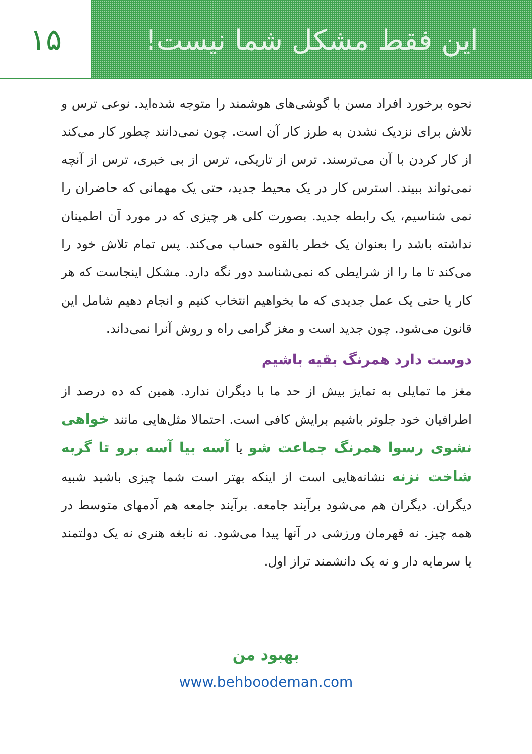۱۵ این فقط مشکل شما نیست!
نحوه برخورد افراد مسن با گوشی‌های هوشمند را متوجه شده‌اید. نوعی ترس و تلاش برای نزدیک نشدن به طرز کار آن است. چون نمی‌دانند چطور کار می‌کند از کار کردن با آن می‌ترسند. ترس از تاریکی، ترس از بی خبری، ترس از آنچه نمی‌تواند ببیند. استرس کار در یک محیط جدید، حتی یک مهمانی که حاضران را نمی شناسیم، یک رابطه جدید. بصورت کلی هر چیزی که در مورد آن اطمینان نداشته باشد را بعنوان یک خطر بالقوه حساب می‌کند. پس تمام تلاش خود را می‌کند تا ما را از شرایطی که نمی‌شناسد دور نگه دارد. مشکل اینجاست که هر کار یا حتی یک عمل جدیدی که ما بخواهیم انتخاب کنیم و انجام دهیم شامل این قانون می‌شود. چون جدید است و مغز گرامی راه و روش آنرا نمی‌داند.
دوست دارد همرنگ بقیه باشیم
مغز ما تمایلی به تمایز بیش از حد ما با دیگران ندارد. همین که ده درصد از اطرافیان خود جلوتر باشیم برایش کافی است. احتمالا مثل‌هایی مانند خواهی نشوی رسوا همرنگ جماعت شو یا آسه بیا آسه برو تا گربه شاخت نزنه نشانه‌هایی است از اینکه بهتر است شما چیزی باشید شبیه دیگران. دیگران هم می‌شود برآیند جامعه. برآیند جامعه هم آدمهای متوسط در همه چیز. نه قهرمان ورزشی در آنها پیدا می‌شود. نه نابغه هنری نه یک دولتمند یا سرمایه دار و نه یک دانشمند تراز اول.
بهبود من
www.behboodeman.com